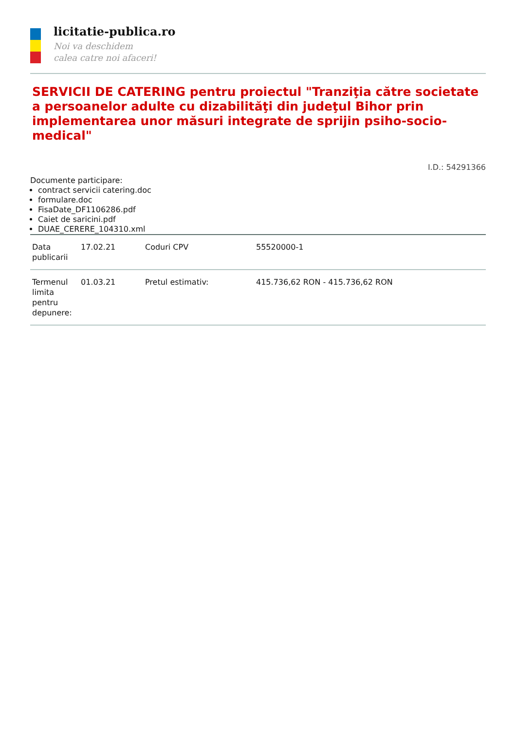licitatie-publica.ro
Noi va deschidem
calea catre noi afaceri!
SERVICII DE CATERING pentru proiectul "Tranziţia către societate a persoanelor adulte cu dizabilităţi din judeţul Bihor prin implementarea unor măsuri integrate de sprijin psiho-socio-medical"
I.D.: 54291366
Documente participare:
contract servicii catering.doc
formulare.doc
FisaDate_DF1106286.pdf
Caiet de saricini.pdf
DUAE_CERERE_104310.xml
| Data publicarii | 17.02.21 | Coduri CPV | 55520000-1 |
| Termenul limita pentru depunere: | 01.03.21 | Pretul estimativ: | 415.736,62 RON - 415.736,62 RON |